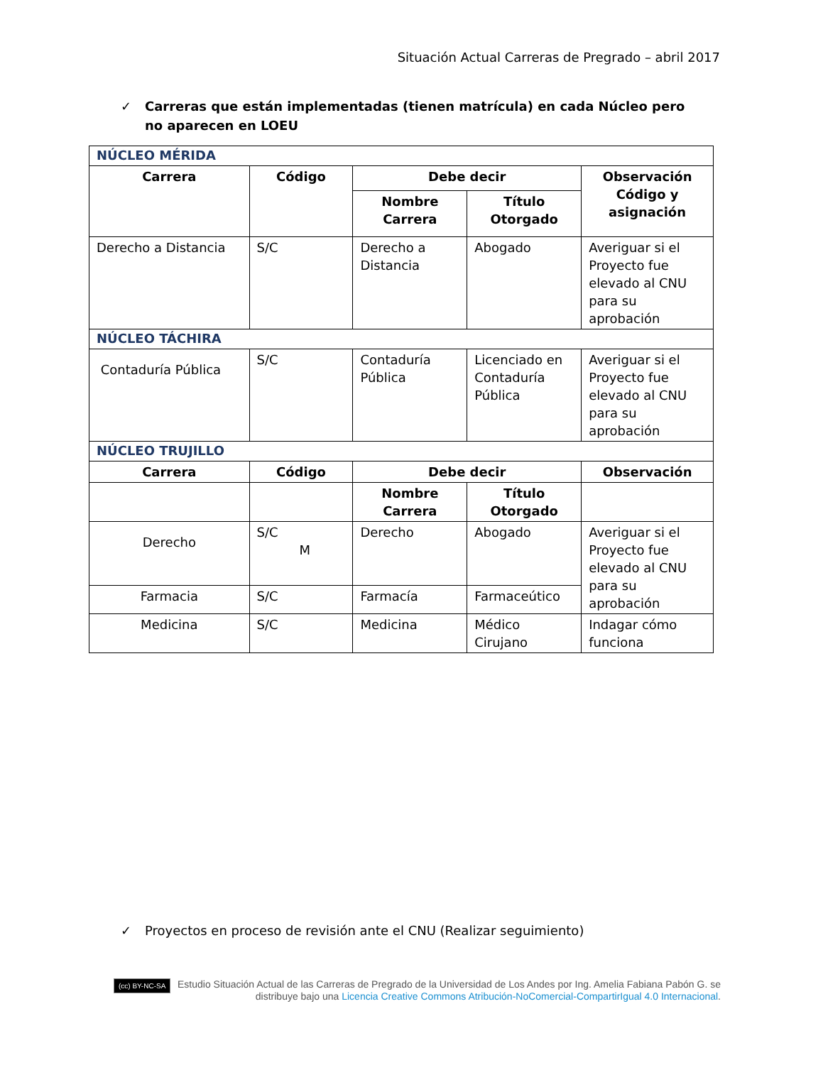Situación Actual Carreras de Pregrado – abril 2017
✓ Carreras que están implementadas (tienen matrícula) en cada Núcleo pero no aparecen en LOEU
| NÚCLEO MÉRIDA | | | | |
| Carrera | Código | Debe decir | | Observación Código y asignación |
| | | Nombre Carrera | Título Otorgado | |
| Derecho a Distancia | S/C | Derecho a Distancia | Abogado | Averiguar si el Proyecto fue elevado al CNU para su aprobación |
| NÚCLEO TÁCHIRA | | | | |
| Contaduría Pública | S/C | Contaduría Pública | Licenciado en Contaduría Pública | Averiguar si el Proyecto fue elevado al CNU para su aprobación |
| NÚCLEO TRUJILLO | | | | |
| Carrera | Código | Debe decir | | Observación |
| | | Nombre Carrera | Título Otorgado | |
| Derecho | S/C M | Derecho | Abogado | Averiguar si el Proyecto fue elevado al CNU para su aprobación |
| Farmacia | S/C | Farmacía | Farmaceútico | |
| Medicina | S/C | Medicina | Médico Cirujano | Indagar cómo funciona |
✓ Proyectos en proceso de revisión ante el CNU (Realizar seguimiento)
(cc) BY-NC-SA Estudio Situación Actual de las Carreras de Pregrado de la Universidad de Los Andes por Ing. Amelia Fabiana Pabón G. se distribuye bajo una Licencia Creative Commons Atribución-NoComercial-CompartirIgual 4.0 Internacional.